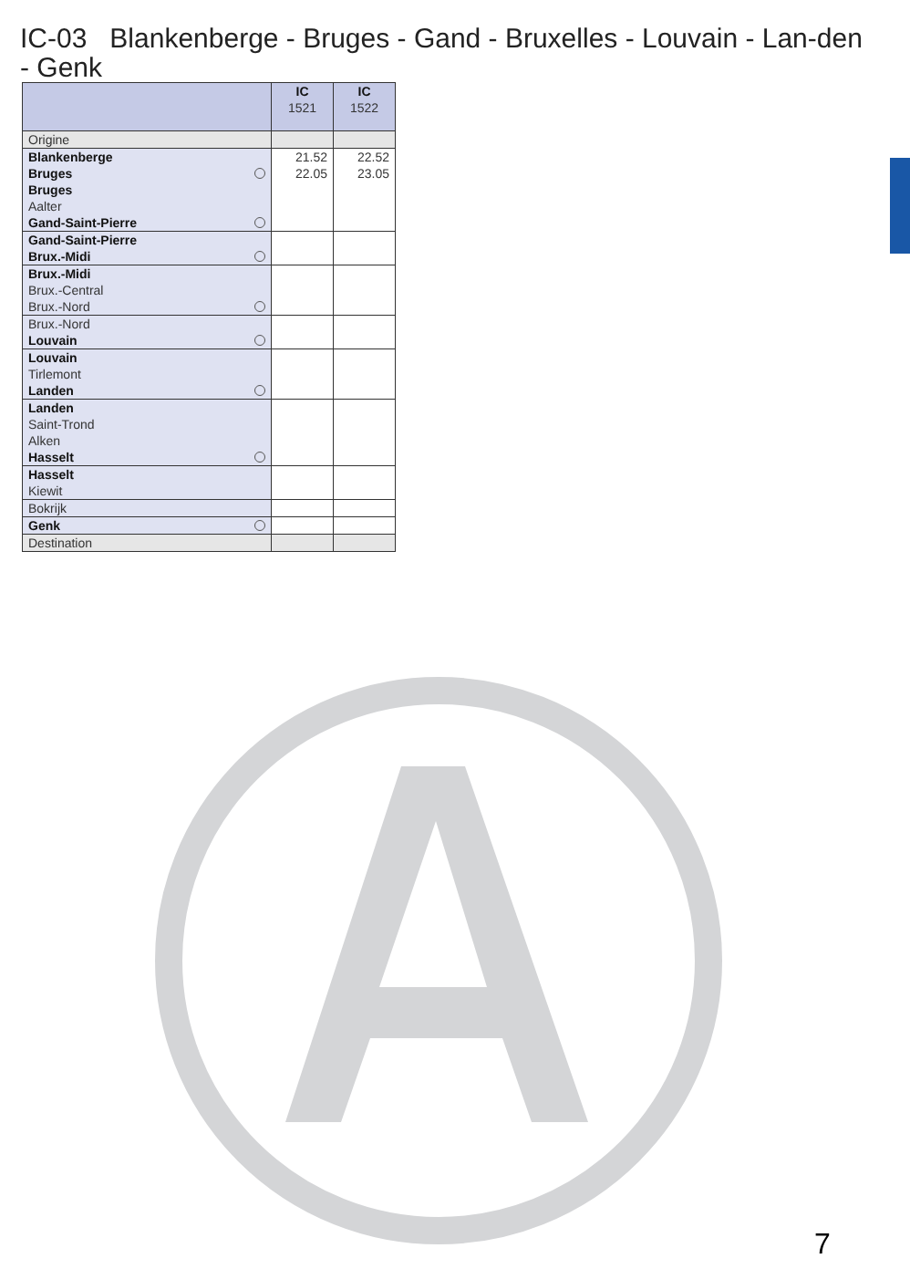IC-03 Blankenberge - Bruges - Gand - Bruxelles - Louvain - Lan-den - Genk
| | IC 1521 | IC 1522 |
| --- | --- | --- |
| Origine | | |
| Blankenberge | 21.52 | 22.52 |
| Bruges | 22.05 | 23.05 |
| Bruges | | |
| Aalter | | |
| Gand-Saint-Pierre | | |
| Gand-Saint-Pierre | | |
| Brux.-Midi | | |
| Brux.-Midi | | |
| Brux.-Central | | |
| Brux.-Nord | | |
| Brux.-Nord | | |
| Louvain | | |
| Louvain | | |
| Tirlemont | | |
| Landen | | |
| Landen | | |
| Saint-Trond | | |
| Alken | | |
| Hasselt | | |
| Hasselt | | |
| Kiewit | | |
| Bokrijk | | |
| Genk | | |
| Destination | | |
7